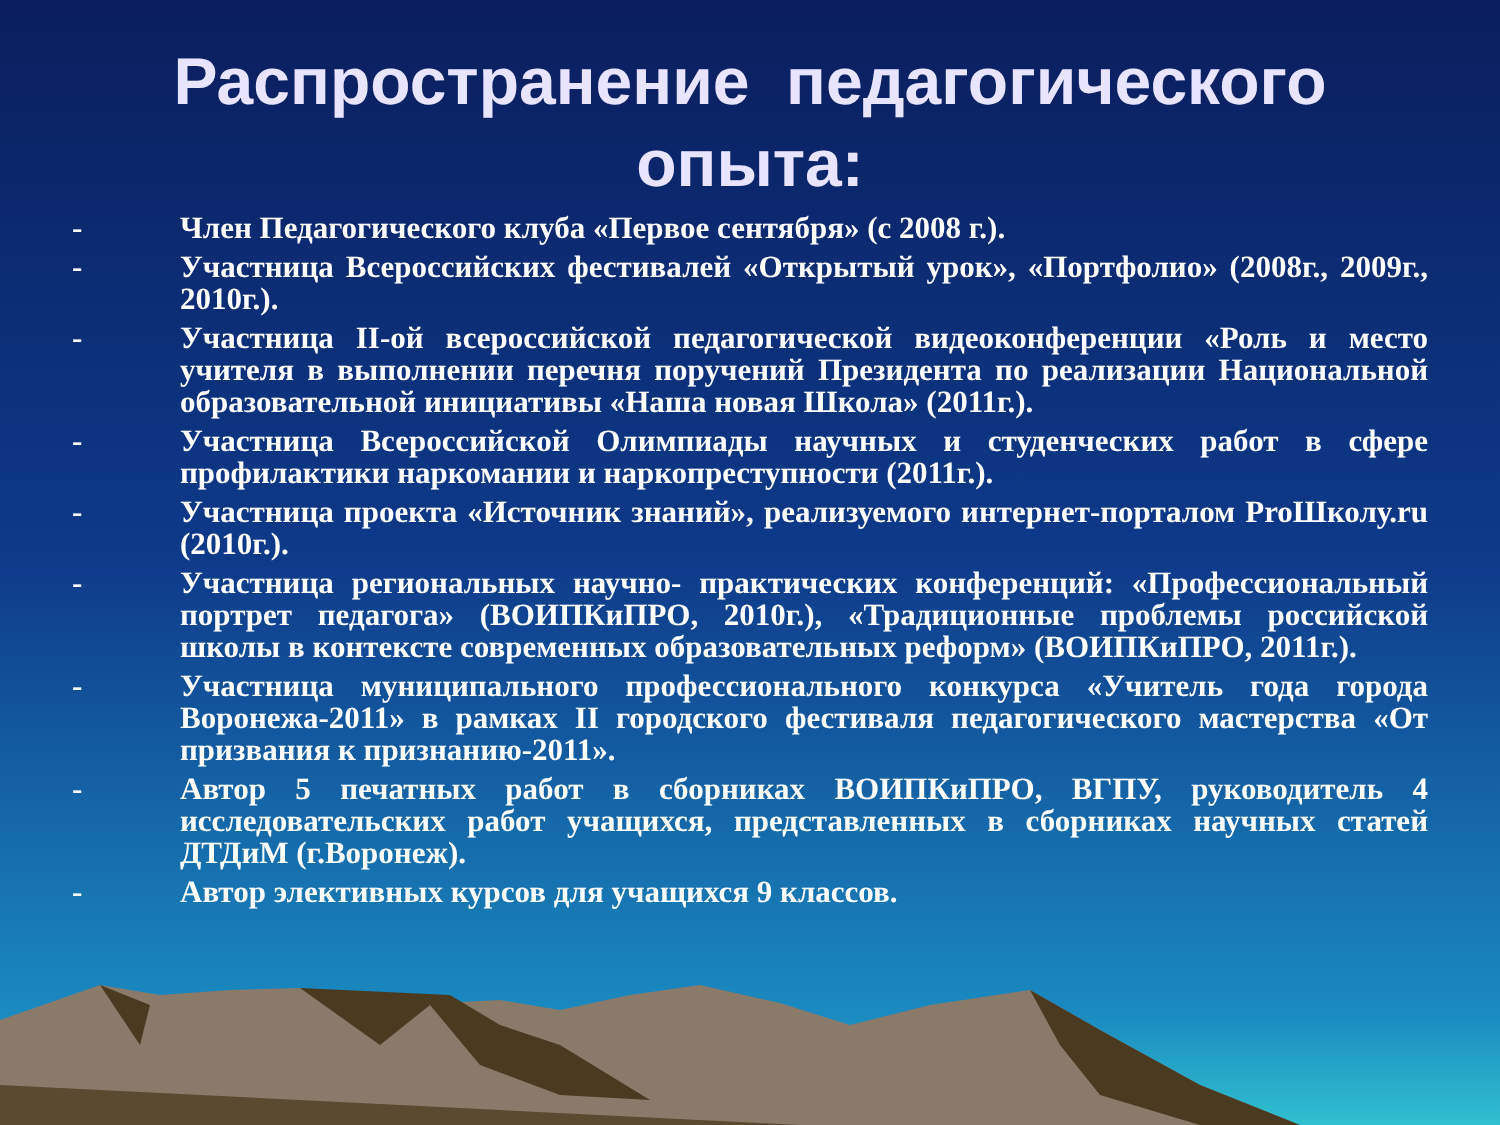Распространение педагогического опыта:
- Член Педагогического клуба «Первое сентября» (с 2008 г.).
- Участница Всероссийских фестивалей «Открытый урок», «Портфолио» (2008г., 2009г., 2010г.).
- Участница II-ой всероссийской педагогической видеоконференции «Роль и место учителя в выполнении перечня поручений Президента по реализации Национальной образовательной инициативы «Наша новая Школа» (2011г.).
- Участница Всероссийской Олимпиады научных и студенческих работ в сфере профилактики наркомании и наркопреступности (2011г.).
- Участница проекта «Источник знаний», реализуемого интернет-порталом ProШколу.ru (2010г.).
- Участница региональных научно- практических конференций: «Профессиональный портрет педагога» (ВОИПКиПРО, 2010г.), «Традиционные проблемы российской школы в контексте современных образовательных реформ» (ВОИПКиПРО, 2011г.).
- Участница муниципального профессионального конкурса «Учитель года города Воронежа-2011» в рамках II городского фестиваля педагогического мастерства «От призвания к признанию-2011».
- Автор 5 печатных работ в сборниках ВОИПКиПРО, ВГПУ, руководитель 4 исследовательских работ учащихся, представленных в сборниках научных статей ДТДиМ (г.Воронеж).
- Автор элективных курсов для учащихся 9 классов.